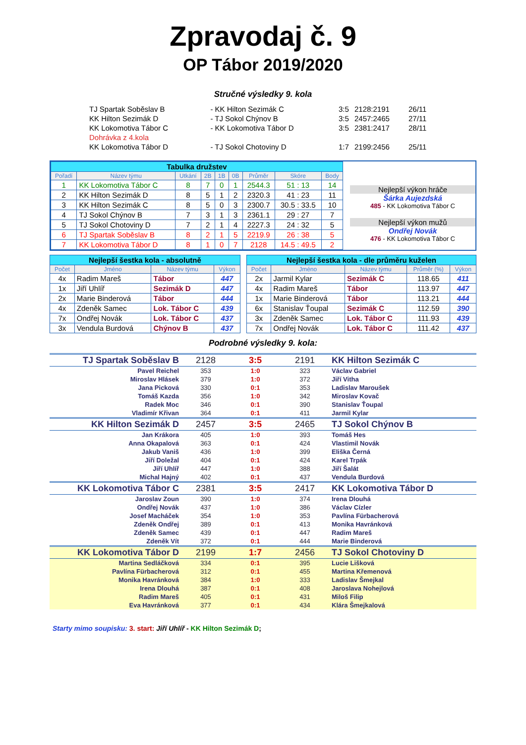Zpravodaj č. 9
OP Tábor 2019/2020
Stručné výsledky 9. kola
| TJ Spartak Soběslav B | - KK Hilton Sezimák C | 3:5 | 2128:2191 | 26/11 |
| KK Hilton Sezimák D | - TJ Sokol Chýnov B | 3:5 | 2457:2465 | 27/11 |
| KK Lokomotiva Tábor C | - KK Lokomotiva Tábor D | 3:5 | 2381:2417 | 28/11 |
| Dohrávka z 4.kola | | | | |
| KK Lokomotiva Tábor D | - TJ Sokol Chotoviny D | 1:7 | 2199:2456 | 25/11 |
| / Tabulka družstev / / / / / / / / / / Pořadí / Název týmu / Utkání / 2B / 1B / 0B / Průměr / Skóre / Body / / 1 / KK Lokomotiva Tábor C / 8 / 7 / 0 / 1 / 2544.3 / 51 : 13 / 14 / / 2 / KK Hilton Sezimák D / 8 / 5 / 1 / 2 / 2320.3 / 41 : 23 / 11 / / 3 / KK Hilton Sezimák C / 8 / 5 / 0 / 3 / 2300.7 / 30.5 : 33.5 / 10 / / 4 / TJ Sokol Chýnov B / 7 / 3 / 1 / 3 / 2361.1 / 29 : 27 / 7 / / 5 / TJ Sokol Chotoviny D / 7 / 2 / 1 / 4 / 2227.3 / 24 : 32 / 5 / / 6 / TJ Spartak Soběslav B / 8 / 2 / 1 / 5 / 2219.9 / 26 : 38 / 5 / / 7 / KK Lokomotiva Tábor D / 8 / 1 / 0 / 7 / 2128 / 14.5 : 49.5 / 2 / | Nejlepší výkon hráče Šárka Aujezdská 485 - KK Lokomotiva Tábor C Nejlepší výkon mužů Ondřej Novák 476 - KK Lokomotiva Tábor C |
| / Nejlepší šestka kola - absolutně / / / / / Počet / Jméno / Název týmu / Výkon / / 4x / Radim Mareš / Tábor / 447 / / 1x / Jiří Uhlíř / Sezimák D / 447 / / 2x / Marie Binderová / Tábor / 444 / / 4x / Zdeněk Samec / Lok. Tábor C / 439 / / 7x / Ondřej Novák / Lok. Tábor C / 437 / / 3x / Vendula Burdová / Chýnov B / 437 / | | / Nejlepší šestka kola - dle průměru kuželen / / / / / / Počet / Jméno / Název týmu / Průměr (%) / Výkon / / 2x / Jarmil Kylar / Sezimák C / 118.65 / 411 / / 4x / Radim Mareš / Tábor / 113.97 / 447 / / 1x / Marie Binderová / Tábor / 113.21 / 444 / / 6x / Stanislav Ťoupal / Sezimák C / 112.59 / 390 / / 3x / Zdeněk Samec / Lok. Tábor C / 111.93 / 439 / / 7x / Ondřej Novák / Lok. Tábor C / 111.42 / 437 / |
Podrobné výsledky 9. kola:
| TJ Spartak Soběslav B | 2128 | 3:5 | 2191 | KK Hilton Sezimák C |
| Pavel Reichel | 353 | 1:0 | 323 | Václav Gabriel |
| Miroslav Hlásek | 379 | 1:0 | 372 | Jiří Vitha |
| Jana Picková | 330 | 0:1 | 353 | Ladislav Maroušek |
| Tomáš Kazda | 356 | 1:0 | 342 | Miroslav Kovač |
| Radek Moc | 346 | 0:1 | 390 | Stanislav Ťoupal |
| Vladimír Křivan | 364 | 0:1 | 411 | Jarmil Kylar |
| KK Hilton Sezimák D | 2457 | 3:5 | 2465 | TJ Sokol Chýnov B |
| Jan Krákora | 405 | 1:0 | 393 | Tomáš Hes |
| Anna Okapalová | 363 | 0:1 | 424 | Vlastimil Novák |
| Jakub Vaniš | 436 | 1:0 | 399 | Eliška Černá |
| Jiří Doležal | 404 | 0:1 | 424 | Karel Trpák |
| Jiří Uhlíř | 447 | 1:0 | 388 | Jiří Šalát |
| Michal Hajný | 402 | 0:1 | 437 | Vendula Burdová |
| KK Lokomotiva Tábor C | 2381 | 3:5 | 2417 | KK Lokomotiva Tábor D |
| Jaroslav Zoun | 390 | 1:0 | 374 | Irena Dlouhá |
| Ondřej Novák | 437 | 1:0 | 386 | Václav Cízler |
| Josef Macháček | 354 | 1:0 | 353 | Pavlína Fürbacherová |
| Zdeněk Ondřej | 389 | 0:1 | 413 | Monika Havránková |
| Zdeněk Samec | 439 | 0:1 | 447 | Radim Mareš |
| Zdeněk Vít | 372 | 0:1 | 444 | Marie Binderová |
| KK Lokomotiva Tábor D | 2199 | 1:7 | 2456 | TJ Sokol Chotoviny D |
| Martina Sedláčková | 334 | 0:1 | 395 | Lucie Lišková |
| Pavlína Fürbacherová | 312 | 0:1 | 455 | Martina Křemenová |
| Monika Havránková | 384 | 1:0 | 333 | Ladislav Šmejkal |
| Irena Dlouhá | 387 | 0:1 | 408 | Jaroslava Nohejlová |
| Radim Mareš | 405 | 0:1 | 431 | Miloš Filip |
| Eva Havránková | 377 | 0:1 | 434 | Klára Šmejkalová |
Starty mimo soupisku: 3. start: Jiří Uhlíř - KK Hilton Sezimák D;